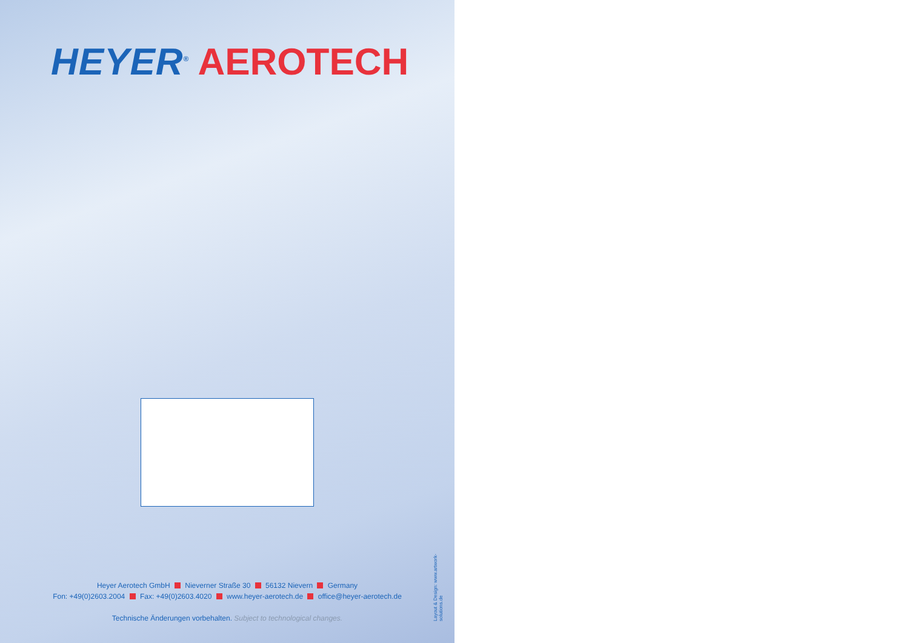HEYER<sup>®</sup> AEROTECH
Heyer Aerotech GmbH Nieverner Straße 30 56132 Nievern Germany
Fon: +49(0)2603.2004 Fax: +49(0)2603.4020 www.heyer-aerotech.de office@heyer-aerotech.de
Technische Änderungen vorbehalten. Subject to technological changes.
Layout & Design: www.artwork-solutions.de